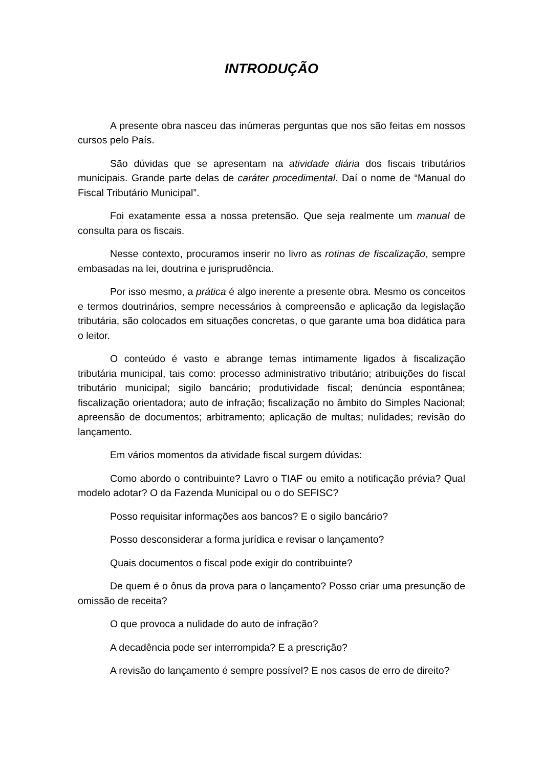INTRODUÇÃO
A presente obra nasceu das inúmeras perguntas que nos são feitas em nossos cursos pelo País.
São dúvidas que se apresentam na atividade diária dos fiscais tributários municipais. Grande parte delas de caráter procedimental. Daí o nome de “Manual do Fiscal Tributário Municipal”.
Foi exatamente essa a nossa pretensão. Que seja realmente um manual de consulta para os fiscais.
Nesse contexto, procuramos inserir no livro as rotinas de fiscalização, sempre embasadas na lei, doutrina e jurisprudência.
Por isso mesmo, a prática é algo inerente a presente obra. Mesmo os conceitos e termos doutrinários, sempre necessários à compreensão e aplicação da legislação tributária, são colocados em situações concretas, o que garante uma boa didática para o leitor.
O conteúdo é vasto e abrange temas intimamente ligados à fiscalização tributária municipal, tais como: processo administrativo tributário; atribuições do fiscal tributário municipal; sigilo bancário; produtividade fiscal; denúncia espontânea; fiscalização orientadora; auto de infração; fiscalização no âmbito do Simples Nacional; apreensão de documentos; arbitramento; aplicação de multas; nulidades; revisão do lançamento.
Em vários momentos da atividade fiscal surgem dúvidas:
Como abordo o contribuinte? Lavro o TIAF ou emito a notificação prévia? Qual modelo adotar? O da Fazenda Municipal ou o do SEFISC?
Posso requisitar informações aos bancos? E o sigilo bancário?
Posso desconsiderar a forma jurídica e revisar o lançamento?
Quais documentos o fiscal pode exigir do contribuinte?
De quem é o ônus da prova para o lançamento? Posso criar uma presunção de omissão de receita?
O que provoca a nulidade do auto de infração?
A decadência pode ser interrompida? E a prescrição?
A revisão do lançamento é sempre possível? E nos casos de erro de direito?